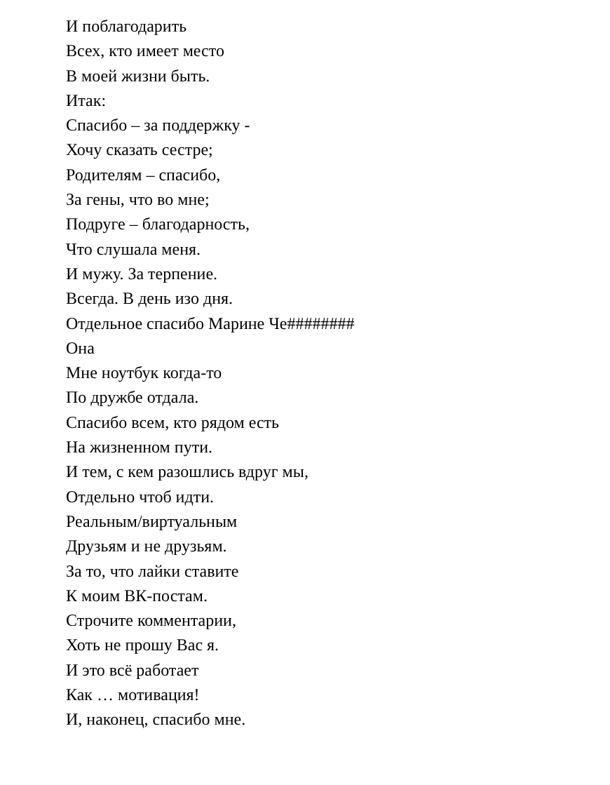И поблагодарить
Всех, кто имеет место
В моей жизни быть.
Итак:
Спасибо – за поддержку -
Хочу сказать сестре;
Родителям – спасибо,
За гены, что во мне;
Подруге – благодарность,
Что слушала меня.
И мужу. За терпение.
Всегда. В день изо дня.
Отдельное спасибо Марине Че########
Она
Мне ноутбук когда-то
По дружбе отдала.
Спасибо всем, кто рядом есть
На жизненном пути.
И тем, с кем разошлись вдруг мы,
Отдельно чтоб идти.
Реальным/виртуальным
Друзьям и не друзьям.
За то, что лайки ставите
К моим ВК-постам.
Строчите комментарии,
Хоть не прошу Вас я.
И это всё работает
Как … мотивация!
И, наконец, спасибо мне.